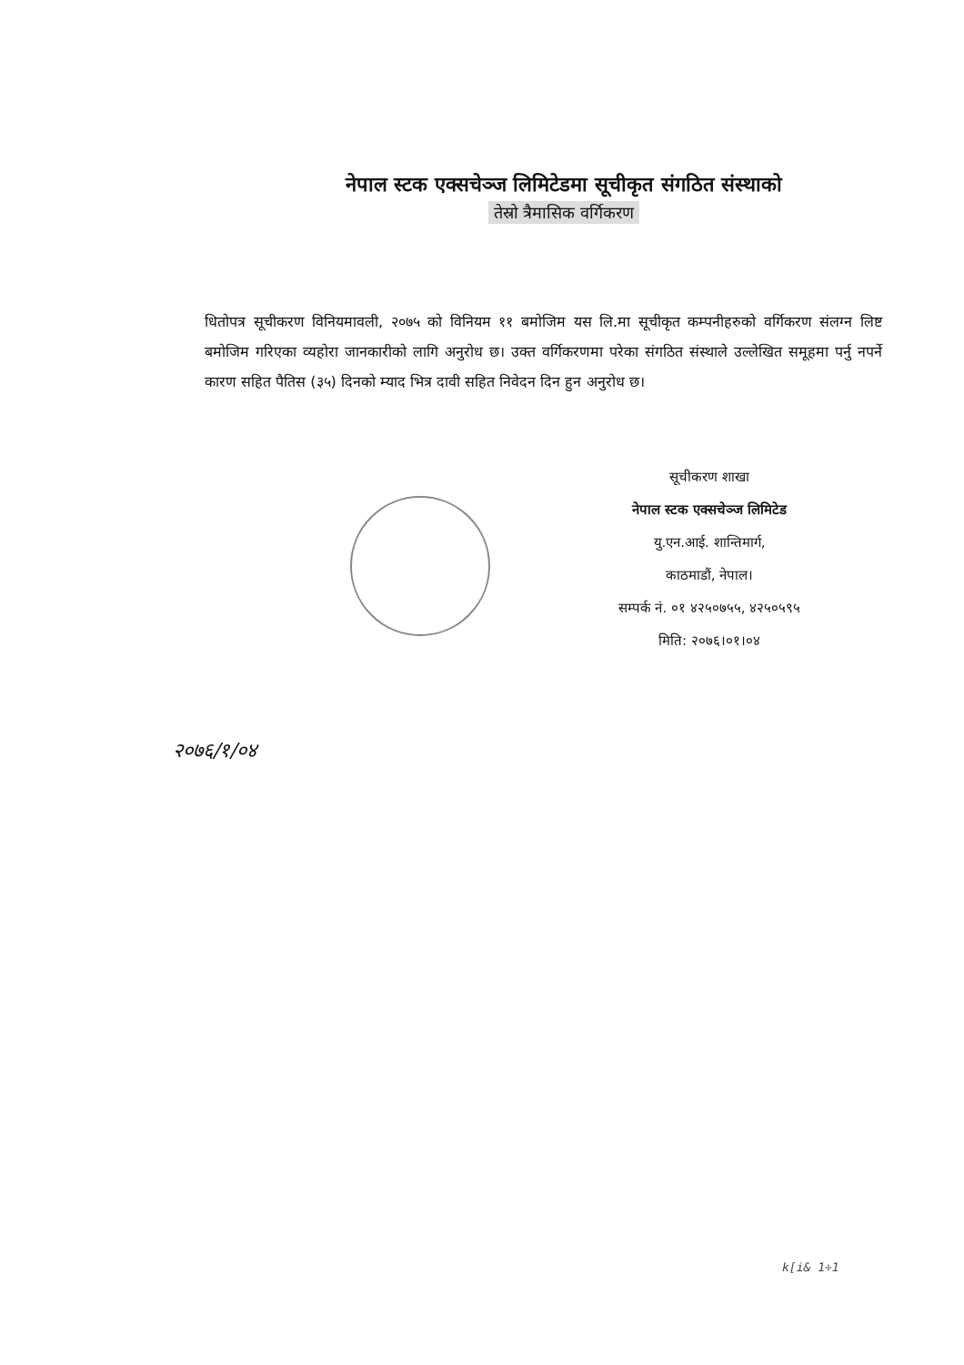नेपाल स्टक एक्सचेञ्ज लिमिटेडमा सूचीकृत संगठित संस्थाको
तेस्रो त्रैमासिक वर्गिकरण
धितोपत्र सूचीकरण विनियमावली, २०७५ को विनियम ११ बमोजिम यस लि.मा सूचीकृत कम्पनीहरुको वर्गिकरण संलग्न लिष्ट बमोजिम गरिएका व्यहोरा जानकारीको लागि अनुरोध छ। उक्त वर्गिकरणमा परेका संगठित संस्थाले उल्लेखित समूहमा पर्नु नपर्ने कारण सहित पैतिस (३५) दिनको म्याद भित्र दावी सहित निवेदन दिन हुन अनुरोध छ।
सूचीकरण शाखा
नेपाल स्टक एक्सचेञ्ज लिमिटेड
यु.एन.आई. शान्तिमार्ग,
काठमाडौं, नेपाल।
सम्पर्क नं. ०१ ४२५०७५५, ४२५०५९५
मिति: २०७६।०१।०४
२०७६/१/०४
k[i& 1÷1